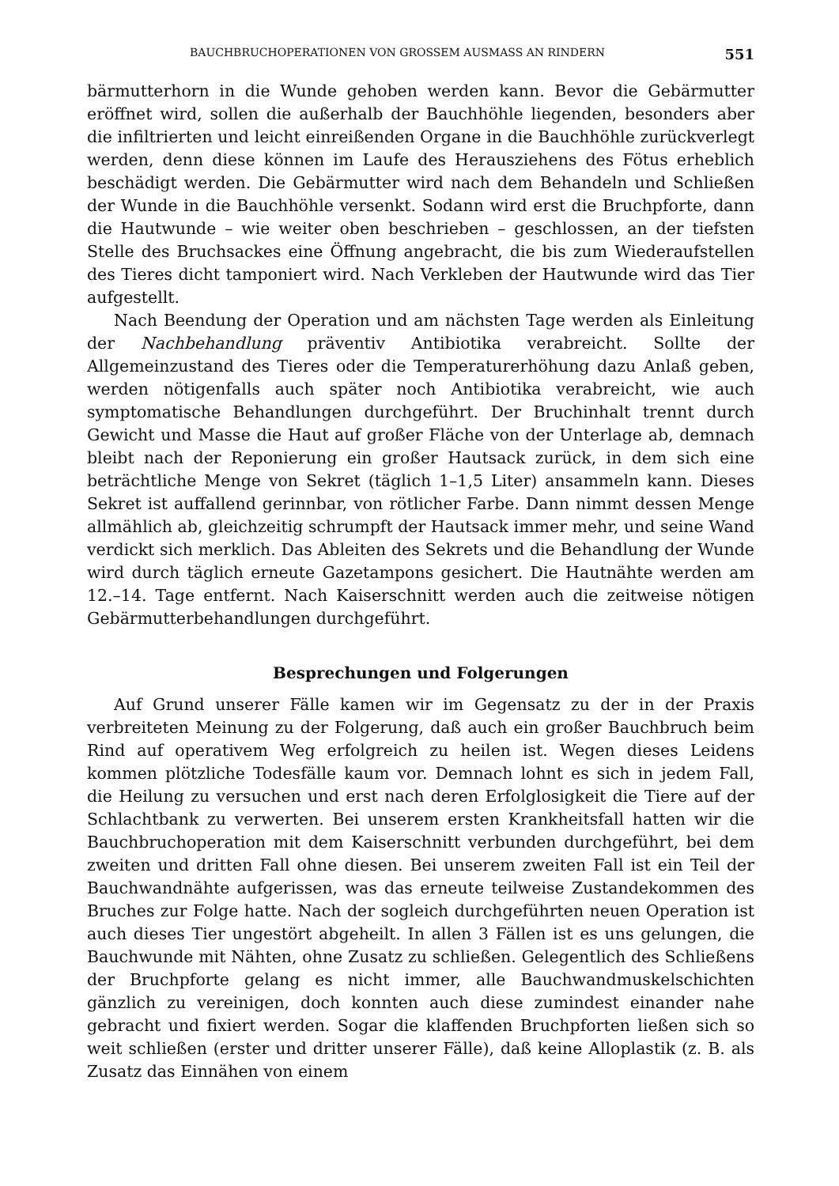BAUCHBRUCHOPERATIONEN VON GROSSEM AUSMASS AN RINDERN 551
bärmutterhorn in die Wunde gehoben werden kann. Bevor die Gebärmutter eröffnet wird, sollen die außerhalb der Bauchhöhle liegenden, besonders aber die infiltrierten und leicht einreißenden Organe in die Bauchhöhle zurückverlegt werden, denn diese können im Laufe des Herausziehens des Fötus erheblich beschädigt werden. Die Gebärmutter wird nach dem Behandeln und Schließen der Wunde in die Bauchhöhle versenkt. Sodann wird erst die Bruchpforte, dann die Hautwunde – wie weiter oben beschrieben – geschlossen, an der tiefsten Stelle des Bruchsackes eine Öffnung angebracht, die bis zum Wiederaufstellen des Tieres dicht tamponiert wird. Nach Verkleben der Hautwunde wird das Tier aufgestellt.
Nach Beendung der Operation und am nächsten Tage werden als Einleitung der Nachbehandlung präventiv Antibiotika verabreicht. Sollte der Allgemeinzustand des Tieres oder die Temperaturerhöhung dazu Anlaß geben, werden nötigenfalls auch später noch Antibiotika verabreicht, wie auch symptomatische Behandlungen durchgeführt. Der Bruchinhalt trennt durch Gewicht und Masse die Haut auf großer Fläche von der Unterlage ab, demnach bleibt nach der Reponierung ein großer Hautsack zurück, in dem sich eine beträchtliche Menge von Sekret (täglich 1–1,5 Liter) ansammeln kann. Dieses Sekret ist auffallend gerinnbar, von rötlicher Farbe. Dann nimmt dessen Menge allmählich ab, gleichzeitig schrumpft der Hautsack immer mehr, und seine Wand verdickt sich merklich. Das Ableiten des Sekrets und die Behandlung der Wunde wird durch täglich erneute Gazetampons gesichert. Die Hautnähte werden am 12.–14. Tage entfernt. Nach Kaiserschnitt werden auch die zeitweise nötigen Gebärmutterbehandlungen durchgeführt.
Besprechungen und Folgerungen
Auf Grund unserer Fälle kamen wir im Gegensatz zu der in der Praxis verbreiteten Meinung zu der Folgerung, daß auch ein großer Bauchbruch beim Rind auf operativem Weg erfolgreich zu heilen ist. Wegen dieses Leidens kommen plötzliche Todesfälle kaum vor. Demnach lohnt es sich in jedem Fall, die Heilung zu versuchen und erst nach deren Erfolglosigkeit die Tiere auf der Schlachtbank zu verwerten. Bei unserem ersten Krankheitsfall hatten wir die Bauchbruchoperation mit dem Kaiserschnitt verbunden durchgeführt, bei dem zweiten und dritten Fall ohne diesen. Bei unserem zweiten Fall ist ein Teil der Bauchwandnähte aufgerissen, was das erneute teilweise Zustandekommen des Bruches zur Folge hatte. Nach der sogleich durchgeführten neuen Operation ist auch dieses Tier ungestört abgeheilt. In allen 3 Fällen ist es uns gelungen, die Bauchwunde mit Nähten, ohne Zusatz zu schließen. Gelegentlich des Schließens der Bruchpforte gelang es nicht immer, alle Bauchwandmuskelschichten gänzlich zu vereinigen, doch konnten auch diese zumindest einander nahe gebracht und fixiert werden. Sogar die klaffenden Bruchpforten ließen sich so weit schließen (erster und dritter unserer Fälle), daß keine Alloplastik (z. B. als Zusatz das Einnähen von einem